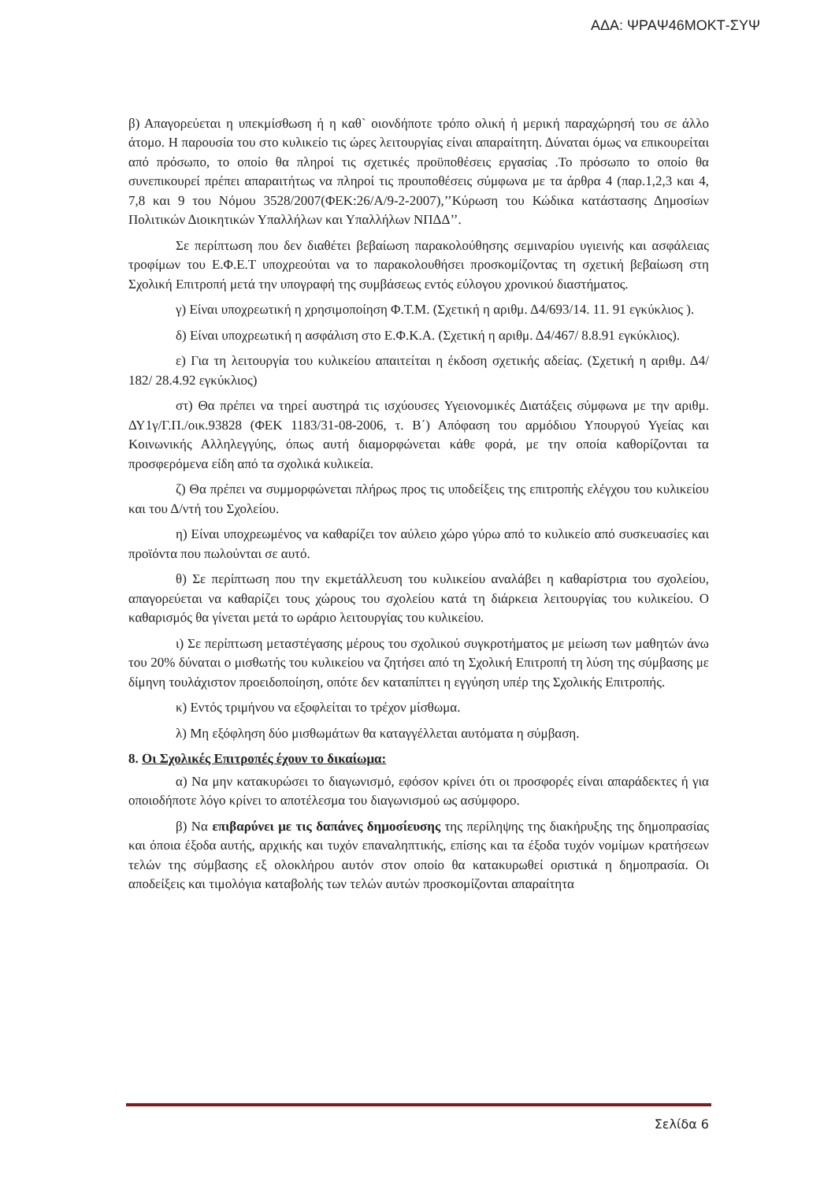ΑΔΑ: ΨΡΑΨ46ΜΟΚΤ-ΣΥΨ
β) Απαγορεύεται η υπεκμίσθωση ή η καθ` οιονδήποτε τρόπο ολική ή μερική παραχώρησή του σε άλλο άτομο. Η παρουσία του στο κυλικείο τις ώρες λειτουργίας είναι απαραίτητη. Δύναται όμως να επικουρείται από πρόσωπο, το οποίο θα πληροί τις σχετικές προϋποθέσεις εργασίας .Το πρόσωπο το οποίο θα συνεπικουρεί πρέπει απαραιτήτως να πληροί τις προυποθέσεις σύμφωνα με τα άρθρα 4 (παρ.1,2,3 και 4, 7,8 και 9 του Νόμου 3528/2007(ΦΕΚ:26/Α/9-2-2007),’’Κύρωση του Κώδικα κατάστασης Δημοσίων Πολιτικών Διοικητικών Υπαλλήλων και Υπαλλήλων ΝΠΔΔ’’.
Σε περίπτωση που δεν διαθέτει βεβαίωση παρακολούθησης σεμιναρίου υγιεινής και ασφάλειας τροφίμων του Ε.Φ.Ε.Τ υποχρεούται να το παρακολουθήσει προσκομίζοντας τη σχετική βεβαίωση στη Σχολική Επιτροπή μετά την υπογραφή της συμβάσεως εντός εύλογου χρονικού διαστήματος.
γ) Είναι υποχρεωτική η χρησιμοποίηση Φ.Τ.Μ. (Σχετική η αριθμ. Δ4/693/14. 11. 91 εγκύκλιος ).
δ) Είναι υποχρεωτική η ασφάλιση στο Ε.Φ.Κ.Α. (Σχετική η αριθμ. Δ4/467/ 8.8.91 εγκύκλιος).
ε) Για τη λειτουργία του κυλικείου απαιτείται η έκδοση σχετικής αδείας. (Σχετική η αριθμ. Δ4/ 182/ 28.4.92 εγκύκλιος)
στ) Θα πρέπει να τηρεί αυστηρά τις ισχύουσες Υγειονομικές Διατάξεις σύμφωνα με την αριθμ. ΔΥ1γ/Γ.Π./οικ.93828 (ΦΕΚ 1183/31-08-2006, τ. Β΄) Απόφαση του αρμόδιου Υπουργού Υγείας και Κοινωνικής Αλληλεγγύης, όπως αυτή διαμορφώνεται κάθε φορά, με την οποία καθορίζονται τα προσφερόμενα είδη από τα σχολικά κυλικεία.
ζ) Θα πρέπει να συμμορφώνεται πλήρως προς τις υποδείξεις της επιτροπής ελέγχου του κυλικείου και του Δ/ντή του Σχολείου.
η) Είναι υποχρεωμένος να καθαρίζει τον αύλειο χώρο γύρω από το κυλικείο από συσκευασίες και προϊόντα που πωλούνται σε αυτό.
θ) Σε περίπτωση που την εκμετάλλευση του κυλικείου αναλάβει η καθαρίστρια του σχολείου, απαγορεύεται να καθαρίζει τους χώρους του σχολείου κατά τη διάρκεια λειτουργίας του κυλικείου. Ο καθαρισμός θα γίνεται μετά το ωράριο λειτουργίας του κυλικείου.
ι) Σε περίπτωση μεταστέγασης μέρους του σχολικού συγκροτήματος με μείωση των μαθητών άνω του 20% δύναται ο μισθωτής του κυλικείου να ζητήσει από τη Σχολική Επιτροπή τη λύση της σύμβασης με δίμηνη τουλάχιστον προειδοποίηση, οπότε δεν καταπίπτει η εγγύηση υπέρ της Σχολικής Επιτροπής.
κ) Εντός τριμήνου να εξοφλείται το τρέχον μίσθωμα.
λ) Μη εξόφληση δύο μισθωμάτων θα καταγγέλλεται αυτόματα η σύμβαση.
8. Οι Σχολικές Επιτροπές έχουν το δικαίωμα:
α) Να μην κατακυρώσει το διαγωνισμό, εφόσον κρίνει ότι οι προσφορές είναι απαράδεκτες ή για οποιοδήποτε λόγο κρίνει το αποτέλεσμα του διαγωνισμού ως ασύμφορο.
β) Να επιβαρύνει με τις δαπάνες δημοσίευσης της περίληψης της διακήρυξης της δημοπρασίας και όποια έξοδα αυτής, αρχικής και τυχόν επαναληπτικής, επίσης και τα έξοδα τυχόν νομίμων κρατήσεων τελών της σύμβασης εξ ολοκλήρου αυτόν στον οποίο θα κατακυρωθεί οριστικά η δημοπρασία. Οι αποδείξεις και τιμολόγια καταβολής των τελών αυτών προσκομίζονται απαραίτητα
Σελίδα 6